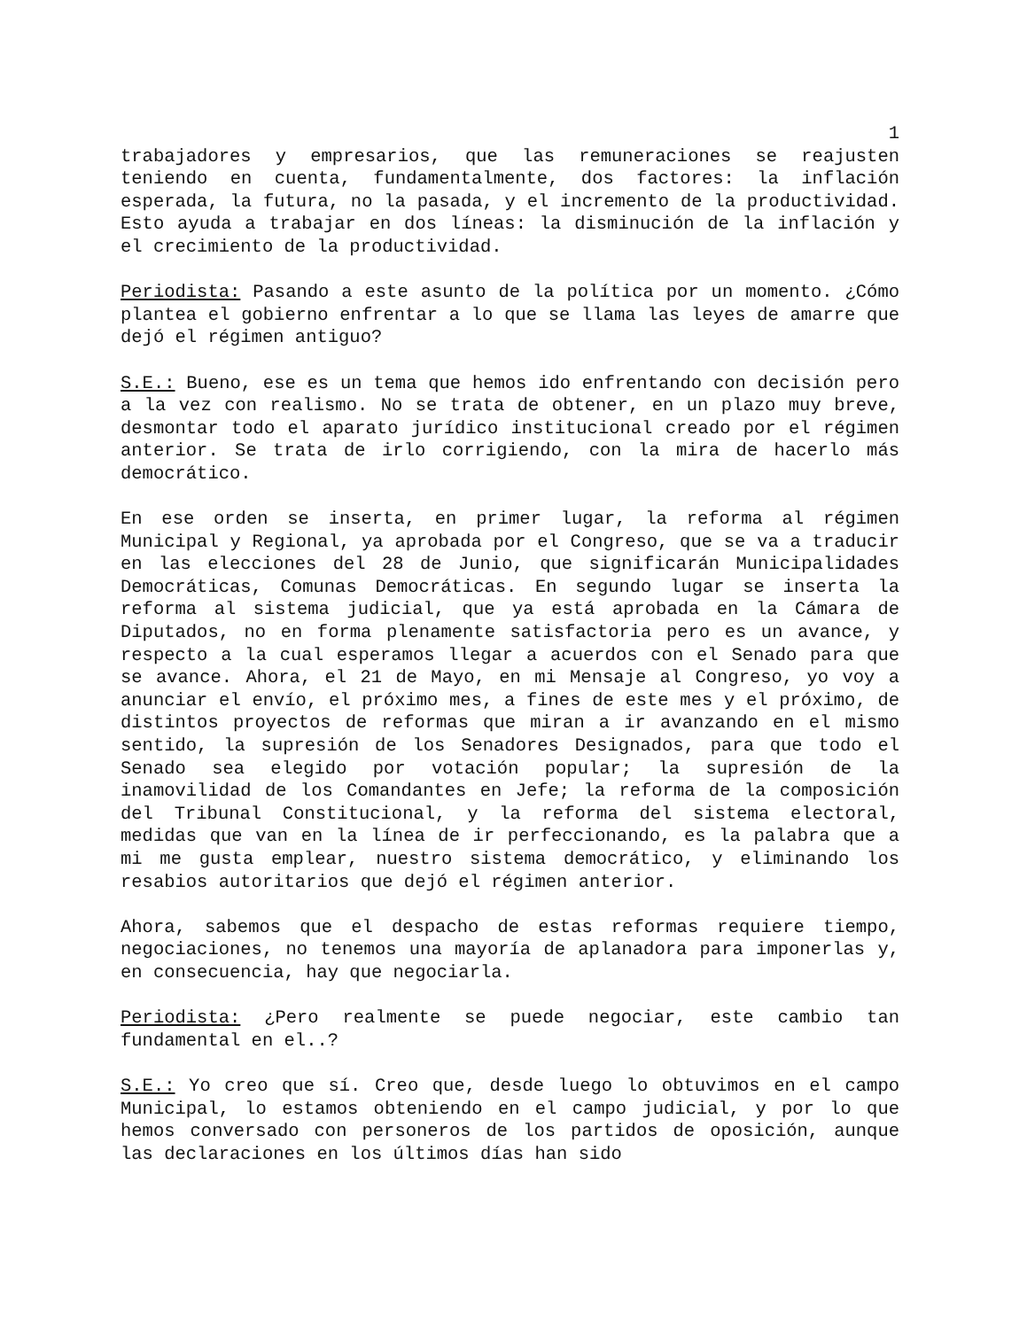1
trabajadores y empresarios, que las remuneraciones se reajusten teniendo en cuenta, fundamentalmente, dos factores: la inflación esperada, la futura, no la pasada, y el incremento de la productividad. Esto ayuda a trabajar en dos líneas: la disminución de la inflación y el crecimiento de la productividad.
Periodista: Pasando a este asunto de la política por un momento. ¿Cómo plantea el gobierno enfrentar a lo que se llama las leyes de amarre que dejó el régimen antiguo?
S.E.: Bueno, ese es un tema que hemos ido enfrentando con decisión pero a la vez con realismo. No se trata de obtener, en un plazo muy breve, desmontar todo el aparato jurídico institucional creado por el régimen anterior. Se trata de irlo corrigiendo, con la mira de hacerlo más democrático.
En ese orden se inserta, en primer lugar, la reforma al régimen Municipal y Regional, ya aprobada por el Congreso, que se va a traducir en las elecciones del 28 de Junio, que significarán Municipalidades Democráticas, Comunas Democráticas. En segundo lugar se inserta la reforma al sistema judicial, que ya está aprobada en la Cámara de Diputados, no en forma plenamente satisfactoria pero es un avance, y respecto a la cual esperamos llegar a acuerdos con el Senado para que se avance. Ahora, el 21 de Mayo, en mi Mensaje al Congreso, yo voy a anunciar el envío, el próximo mes, a fines de este mes y el próximo, de distintos proyectos de reformas que miran a ir avanzando en el mismo sentido, la supresión de los Senadores Designados, para que todo el Senado sea elegido por votación popular; la supresión de la inamovilidad de los Comandantes en Jefe; la reforma de la composición del Tribunal Constitucional, y la reforma del sistema electoral, medidas que van en la línea de ir perfeccionando, es la palabra que a mi me gusta emplear, nuestro sistema democrático, y eliminando los resabios autoritarios que dejó el régimen anterior.
Ahora, sabemos que el despacho de estas reformas requiere tiempo, negociaciones, no tenemos una mayoría de aplanadora para imponerlas y, en consecuencia, hay que negociarla.
Periodista: ¿Pero realmente se puede negociar, este cambio tan fundamental en el..?
S.E.: Yo creo que sí. Creo que, desde luego lo obtuvimos en el campo Municipal, lo estamos obteniendo en el campo judicial, y por lo que hemos conversado con personeros de los partidos de oposición, aunque las declaraciones en los últimos días han sido